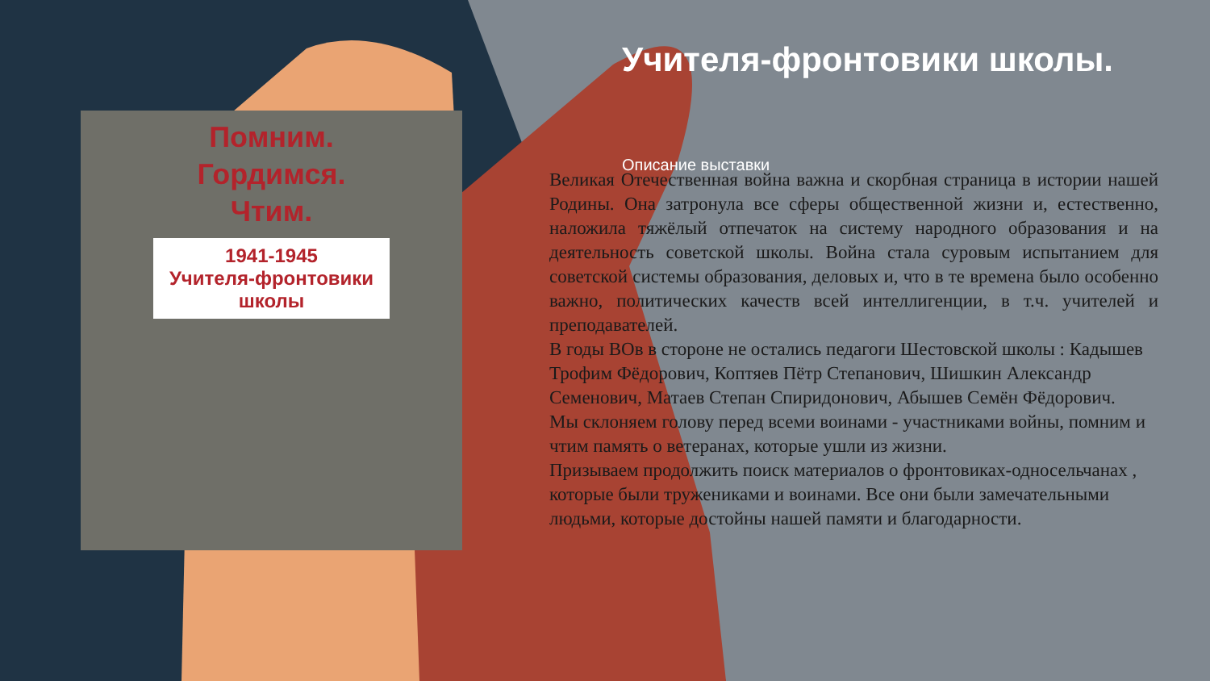Помним.
Гордимся.
Чтим.
1941-1945
Учителя-фронтовики школы
Учителя-фронтовики школы.
Описание выставки
Великая Отечественная война важна и скорбная страница в истории нашей Родины. Она затронула все сферы общественной жизни и, естественно, наложила тяжёлый отпечаток на систему народного образования и на деятельность советской школы. Война стала суровым испытанием для советской системы образования, деловых и, что в те времена было особенно важно, политических качеств всей интеллигенции, в т.ч. учителей и преподавателей.
В годы ВОв в стороне не остались педагоги Шестовской школы : Кадышев Трофим Фёдорович, Коптяев Пётр Степанович, Шишкин Александр Семенович, Матаев Степан Спиридонович, Абышев Семён Фёдорович.
Мы склоняем голову перед всеми воинами - участниками войны, помним и чтим память о ветеранах, которые ушли из жизни.
Призываем продолжить поиск материалов о фронтовиках-односельчанах , которые были тружениками и воинами. Все они были замечательными людьми, которые достойны нашей памяти и благодарности.